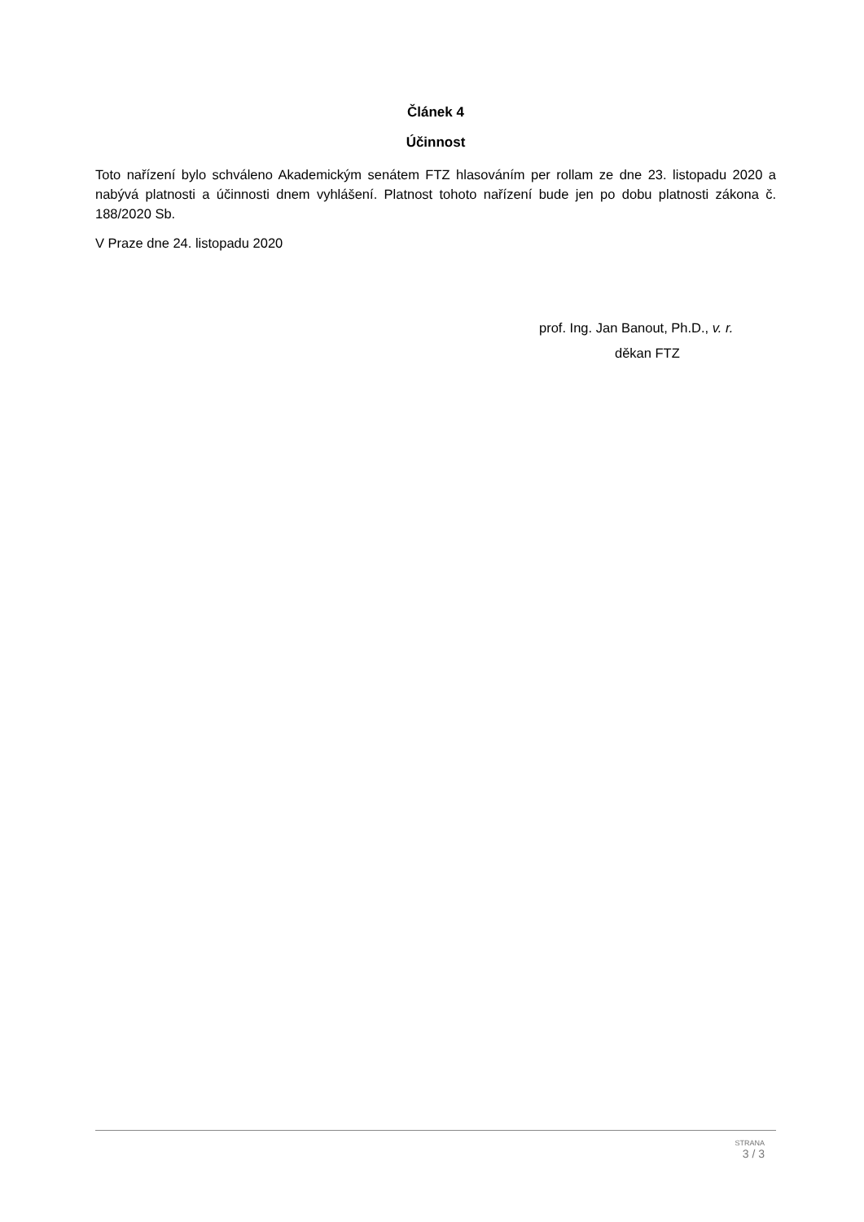Článek 4
Účinnost
Toto nařízení bylo schváleno Akademickým senátem FTZ hlasováním per rollam ze dne 23. listopadu 2020 a nabývá platnosti a účinnosti dnem vyhlášení. Platnost tohoto nařízení bude jen po dobu platnosti zákona č. 188/2020 Sb.
V Praze dne 24. listopadu 2020
prof. Ing. Jan Banout, Ph.D., v. r.
děkan FTZ
STRANA
3 / 3